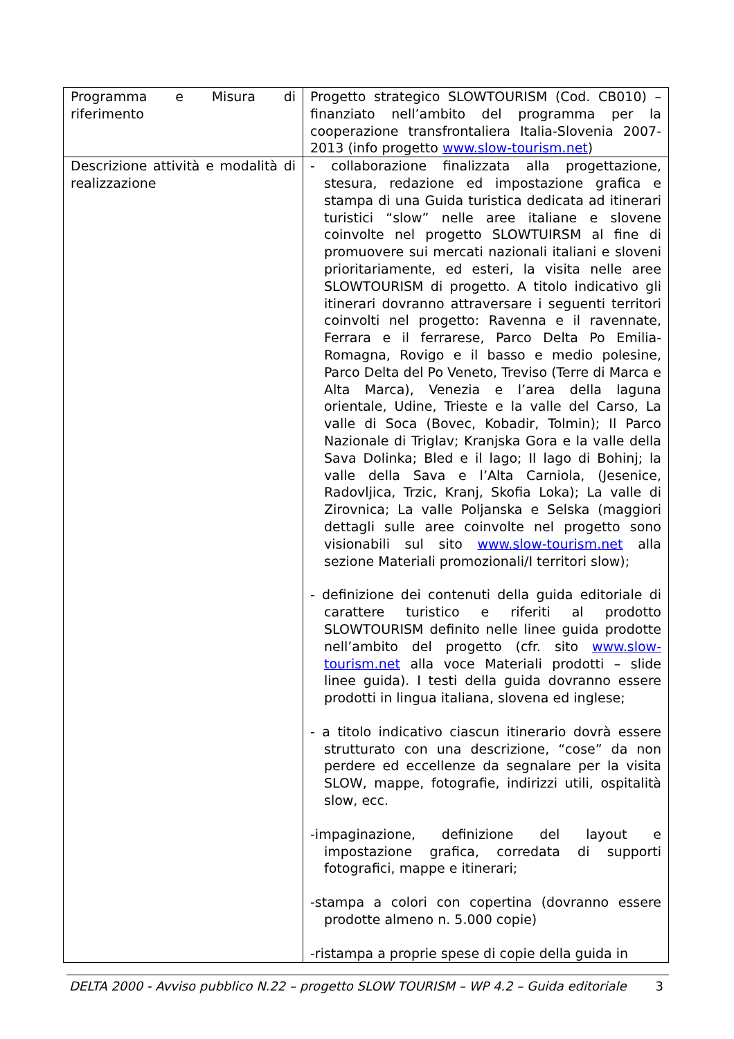| Programma e Misura di riferimento | Progetto strategico SLOWTOURISM (Cod. CB010) – finanziato nell’ambito del programma per la cooperazione transfrontaliera Italia-Slovenia 2007-2013 (info progetto www.slow-tourism.net ) |
| Descrizione attività e modalità di realizzazione | - collaborazione finalizzata alla progettazione, stesura, redazione ed impostazione grafica e stampa di una Guida turistica dedicata ad itinerari turistici “slow” nelle aree italiane e slovene coinvolte nel progetto SLOWTUIRSM al fine di promuovere sui mercati nazionali italiani e sloveni prioritariamente, ed esteri, la visita nelle aree SLOWTOURISM di progetto. A titolo indicativo gli itinerari dovranno attraversare i seguenti territori coinvolti nel progetto: Ravenna e il ravennate, Ferrara e il ferrarese, Parco Delta Po Emilia-Romagna, Rovigo e il basso e medio polesine, Parco Delta del Po Veneto, Treviso (Terre di Marca e Alta Marca), Venezia e l’area della laguna orientale, Udine, Trieste e la valle del Carso, La valle di Soca (Bovec, Kobadir, Tolmin); Il Parco Nazionale di Triglav; Kranjska Gora e la valle della Sava Dolinka; Bled e il lago; Il lago di Bohinj; la valle della Sava e l’Alta Carniola, (Jesenice, Radovljica, Trzic, Kranj, Skofia Loka); La valle di Zirovnica; La valle Poljanska e Selska (maggiori dettagli sulle aree coinvolte nel progetto sono visionabili sul sito www.slow-tourism.net alla sezione Materiali promozionali/I territori slow); - definizione dei contenuti della guida editoriale di carattere turistico e riferiti al prodotto SLOWTOURISM definito nelle linee guida prodotte nell’ambito del progetto (cfr. sito www.slow-tourism.net alla voce Materiali prodotti – slide linee guida). I testi della guida dovranno essere prodotti in lingua italiana, slovena ed inglese; - a titolo indicativo ciascun itinerario dovrà essere strutturato con una descrizione, “cose” da non perdere ed eccellenze da segnalare per la visita SLOW, mappe, fotografie, indirizzi utili, ospitalità slow, ecc. -impaginazione, definizione del layout e impostazione grafica, corredata di supporti fotografici, mappe e itinerari; -stampa a colori con copertina (dovranno essere prodotte almeno n. 5.000 copie) -ristampa a proprie spese di copie della guida in |
DELTA 2000 - Avviso pubblico N.22 – progetto SLOW TOURISM – WP 4.2 – Guida editoriale 3